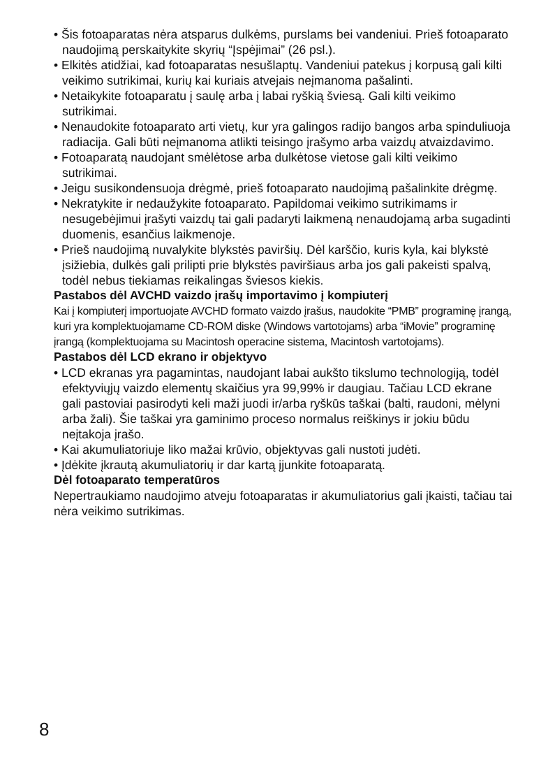• Šis fotoaparatas nėra atsparus dulkėms, purslams bei vandeniui. Prieš fotoaparato naudojimą perskaitykite skyrių “Įspėjimai” (26 psl.).
• Elkitės atidžiai, kad fotoaparatas nesušlaptų. Vandeniui patekus į korpusą gali kilti veikimo sutrikimai, kurių kai kuriais atvejais neįmanoma pašalinti.
• Netaikykite fotoaparatu į saulę arba į labai ryškią šviesą. Gali kilti veikimo sutrikimai.
• Nenaudokite fotoaparato arti vietų, kur yra galingos radijo bangos arba spinduliuoja radiacija. Gali būti neįmanoma atlikti teisingo įrašymo arba vaizdų atvaizdavimo.
• Fotoaparatą naudojant smėlėtose arba dulkėtose vietose gali kilti veikimo sutrikimai.
• Jeigu susikondensuoja drėgmė, prieš fotoaparato naudojimą pašalinkite drėgmę.
• Nekratykite ir nedaužykite fotoaparato. Papildomai veikimo sutrikimams ir nesugebėjimui įrašyti vaizdų tai gali padaryti laikmeną nenaudojamą arba sugadinti duomenis, esančius laikmenoje.
• Prieš naudojimą nuvalykite blykstės paviršių. Dėl karščio, kuris kyla, kai blykstė įsižiebia, dulkės gali prilipti prie blykstės paviršiaus arba jos gali pakeisti spalvą, todėl nebus tiekiamas reikalingas šviesos kiekis.
Pastabos dėl AVCHD vaizdo įrašų importavimo į kompiuterį
Kai į kompiuterį importuojate AVCHD formato vaizdo įrašus, naudokite “PMB” programinę įrangą, kuri yra komplektuojamame CD-ROM diske (Windows vartotojams) arba “iMovie” programinę įrangą (komplektuojama su Macintosh operacine sistema, Macintosh vartotojams).
Pastabos dėl LCD ekrano ir objektyvo
• LCD ekranas yra pagamintas, naudojant labai aukšto tikslumo technologiją, todėl efektyviųjų vaizdo elementų skaičius yra 99,99% ir daugiau. Tačiau LCD ekrane gali pastoviai pasirodyti keli maži juodi ir/arba ryškūs taškai (balti, raudoni, mėlyni arba žali). Šie taškai yra gaminimo proceso normalus reiškinys ir jokiu būdu neįtakoja įrašo.
• Kai akumuliatoriuje liko mažai krūvio, objektyvas gali nustoti judėti.
• Įdėkite įkrautą akumuliatorių ir dar kartą įjunkite fotoaparatą.
Dėl fotoaparato temperatūros
Nepertraukiamo naudojimo atveju fotoaparatas ir akumuliatorius gali įkaisti, tačiau tai nėra veikimo sutrikimas.
8